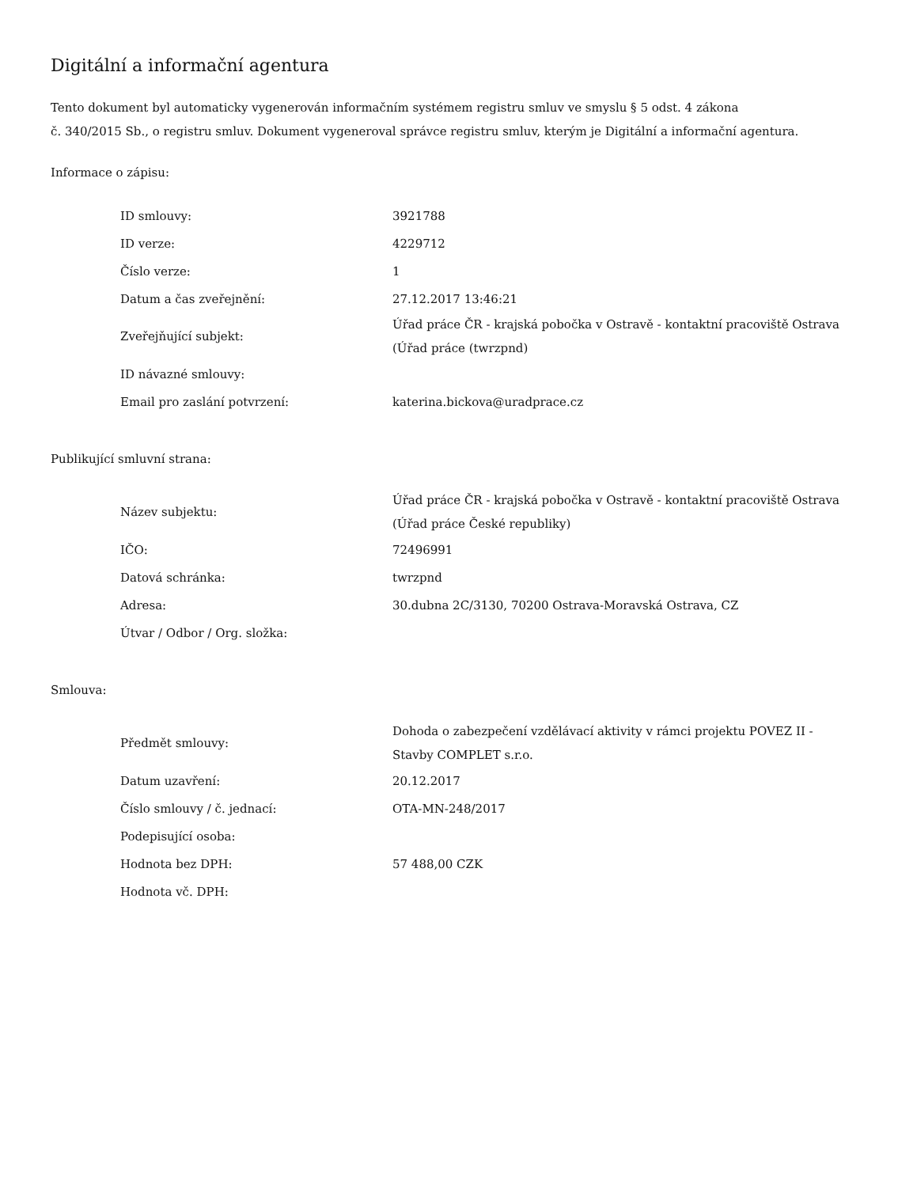Digitální a informační agentura
Tento dokument byl automaticky vygenerován informačním systémem registru smluv ve smyslu § 5 odst. 4 zákona
č. 340/2015 Sb., o registru smluv. Dokument vygeneroval správce registru smluv, kterým je Digitální a informační agentura.
Informace o zápisu:
| ID smlouvy: | 3921788 |
| ID verze: | 4229712 |
| Číslo verze: | 1 |
| Datum a čas zveřejnění: | 27.12.2017 13:46:21 |
| Zveřejňující subjekt: | Úřad práce ČR - krajská pobočka v Ostravě - kontaktní pracoviště Ostrava (Úřad práce (twrzpnd) |
| ID návazné smlouvy: | |
| Email pro zaslání potvrzení: | katerina.bickova@uradprace.cz |
Publikující smluvní strana:
| Název subjektu: | Úřad práce ČR - krajská pobočka v Ostravě - kontaktní pracoviště Ostrava (Úřad práce České republiky) |
| IČO: | 72496991 |
| Datová schránka: | twrzpnd |
| Adresa: | 30.dubna 2C/3130, 70200 Ostrava-Moravská Ostrava, CZ |
| Útvar / Odbor / Org. složka: | |
Smlouva:
| Předmět smlouvy: | Dohoda o zabezpečení vzdělávací aktivity v rámci projektu POVEZ II - Stavby COMPLET s.r.o. |
| Datum uzavření: | 20.12.2017 |
| Číslo smlouvy / č. jednací: | OTA-MN-248/2017 |
| Podepisující osoba: | |
| Hodnota bez DPH: | 57 488,00 CZK |
| Hodnota vč. DPH: | |